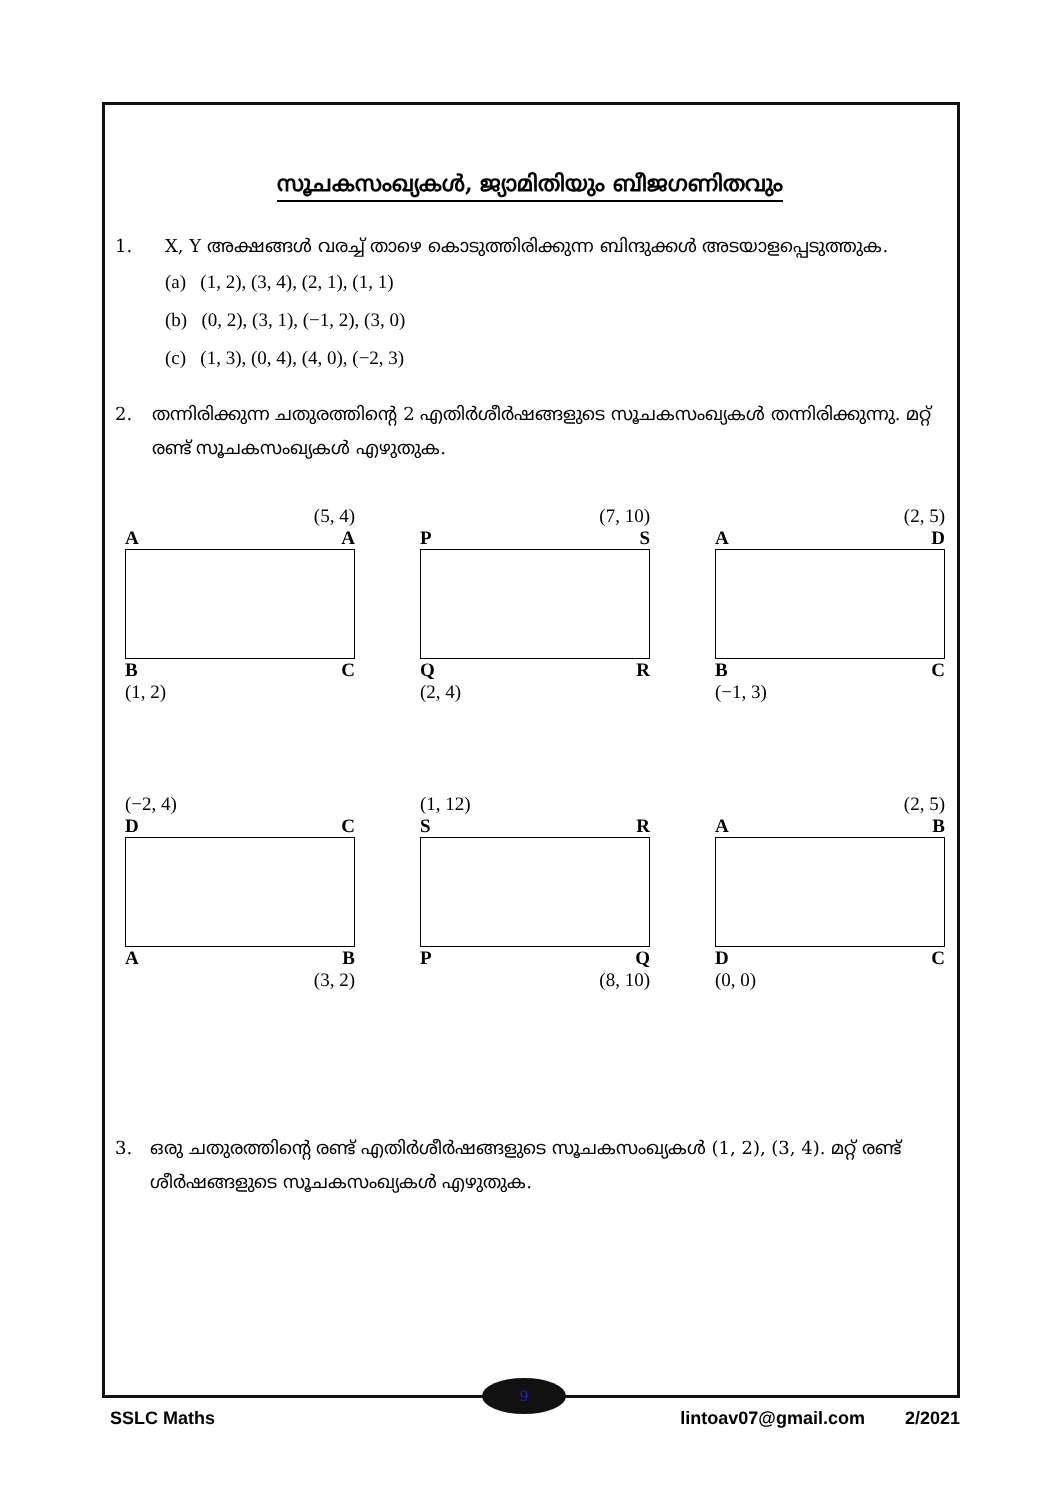സൂചകസംഖ്യകൾ, ജ്യാമിതിയും ബീജഗണിതവും
1. X, Y അക്ഷങ്ങൾ വരച്ച് താഴെ കൊടുത്തിരിക്കുന്ന ബിന്ദുക്കൾ അടയാളപ്പെടുത്തുക.
(a) (1, 2), (3, 4), (2, 1), (1, 1)
(b) (0, 2), (3, 1), (−1, 2), (3, 0)
(c) (1, 3), (0, 4), (4, 0), (−2, 3)
2. തന്നിരിക്കുന്ന ചതുരത്തിന്റെ 2 എതിർശീർഷങ്ങളുടെ സൂചകസംഖ്യകൾ തന്നിരിക്കുന്നു. മറ്റ് രണ്ട് സൂചകസംഖ്യകൾ എഴുതുക.
(5, 4)
A A
B C
(1, 2)
(7, 10)
P S
Q R
(2, 4)
(2, 5)
A D
B C
(−1, 3)
(−2, 4)
D C
A B
(3, 2)
(1, 12)
S R
P Q
(8, 10)
(2, 5)
A B
D C
(0, 0)
3. ഒരു ചതുരത്തിന്റെ രണ്ട് എതിർശീർഷങ്ങളുടെ സൂചകസംഖ്യകൾ (1, 2), (3, 4). മറ്റ് രണ്ട് ശീർഷങ്ങളുടെ സൂചകസംഖ്യകൾ എഴുതുക.
9
SSLC Maths lintoav07@gmail.com 2/2021